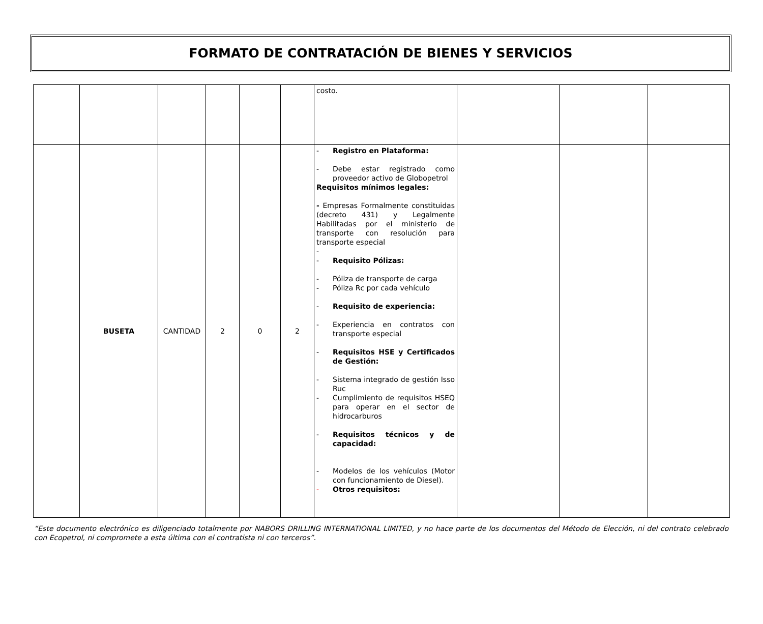FORMATO DE CONTRATACIÓN DE BIENES Y SERVICIOS
| | | | | | | costo. | | | |
| | BUSETA | CANTIDAD | 2 | 0 | 2 | - Registro en Plataforma: - Debe estar registrado como proveedor activo de Globopetrol Requisitos mínimos legales: - Empresas Formalmente constituidas (decreto 431) y Legalmente Habilitadas por el ministerio de transporte con resolución para transporte especial - - Requisito Pólizas: - Póliza de transporte de carga - Póliza Rc por cada vehículo - Requisito de experiencia: - Experiencia en contratos con transporte especial - Requisitos HSE y Certificados de Gestión: - Sistema integrado de gestión Isso Ruc - Cumplimiento de requisitos HSEQ para operar en el sector de hidrocarburos - Requisitos técnicos y de capacidad: - Modelos de los vehículos (Motor con funcionamiento de Diesel). - Otros requisitos: | | | |
“Este documento electrónico es diligenciado totalmente por NABORS DRILLING INTERNATIONAL LIMITED, y no hace parte de los documentos del Método de Elección, ni del contrato celebrado con Ecopetrol, ni compromete a esta última con el contratista ni con terceros”.